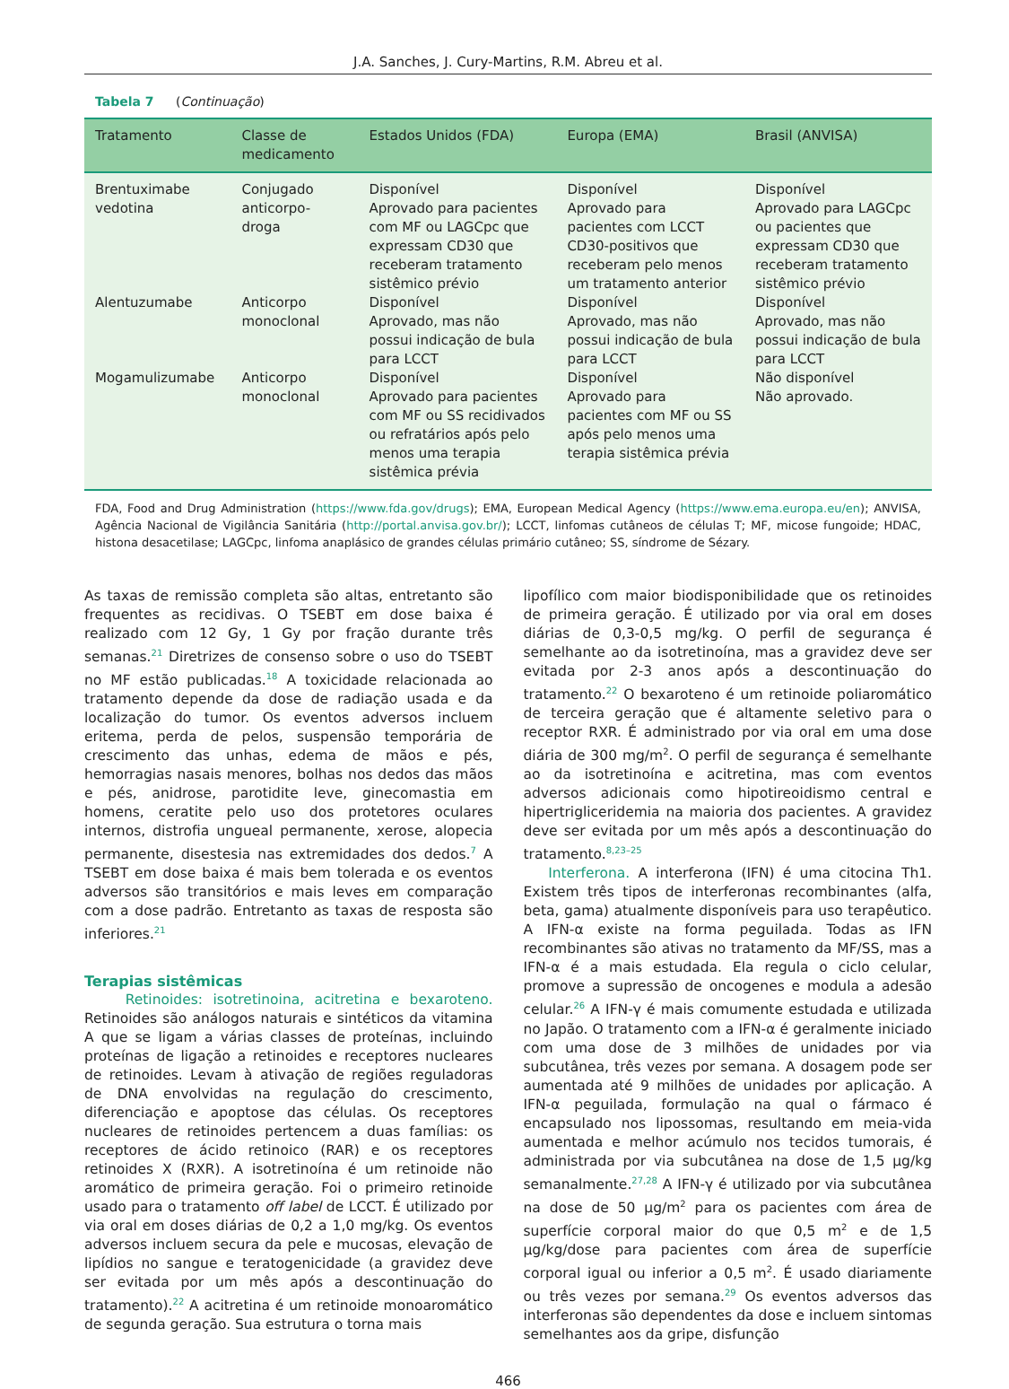J.A. Sanches, J. Cury-Martins, R.M. Abreu et al.
Tabela 7 (Continuação)
| Tratamento | Classe de medicamento | Estados Unidos (FDA) | Europa (EMA) | Brasil (ANVISA) |
| --- | --- | --- | --- | --- |
| Brentuximabe vedotina | Conjugado anticorpo-droga | Disponível Aprovado para pacientes com MF ou LAGCpc que expressam CD30 que receberam tratamento sistêmico prévio | Disponível Aprovado para pacientes com LCCT CD30-positivos que receberam pelo menos um tratamento anterior | Disponível Aprovado para LAGCpc ou pacientes que expressam CD30 que receberam tratamento sistêmico prévio |
| Alentuzumabe | Anticorpo monoclonal | Disponível Aprovado, mas não possui indicação de bula para LCCT | Disponível Aprovado, mas não possui indicação de bula para LCCT | Disponível Aprovado, mas não possui indicação de bula para LCCT |
| Mogamulizumabe | Anticorpo monoclonal | Disponível Aprovado para pacientes com MF ou SS recidivados ou refratários após pelo menos uma terapia sistêmica prévia | Disponível Aprovado para pacientes com MF ou SS após pelo menos uma terapia sistêmica prévia | Não disponível Não aprovado. |
FDA, Food and Drug Administration (https://www.fda.gov/drugs); EMA, European Medical Agency (https://www.ema.europa.eu/en); ANVISA, Agência Nacional de Vigilância Sanitária (http://portal.anvisa.gov.br/); LCCT, linfomas cutâneos de células T; MF, micose fungoide; HDAC, histona desacetilase; LAGCpc, linfoma anaplásico de grandes células primário cutâneo; SS, síndrome de Sézary.
As taxas de remissão completa são altas, entretanto são frequentes as recidivas. O TSEBT em dose baixa é realizado com 12 Gy, 1 Gy por fração durante três semanas.<sup>21</sup> Diretrizes de consenso sobre o uso do TSEBT no MF estão publicadas.<sup>18</sup> A toxicidade relacionada ao tratamento depende da dose de radiação usada e da localização do tumor. Os eventos adversos incluem eritema, perda de pelos, suspensão temporária de crescimento das unhas, edema de mãos e pés, hemorragias nasais menores, bolhas nos dedos das mãos e pés, anidrose, parotidite leve, ginecomastia em homens, ceratite pelo uso dos protetores oculares internos, distrofia ungueal permanente, xerose, alopecia permanente, disestesia nas extremidades dos dedos.<sup>7</sup> A TSEBT em dose baixa é mais bem tolerada e os eventos adversos são transitórios e mais leves em comparação com a dose padrão. Entretanto as taxas de resposta são inferiores.<sup>21</sup>
Terapias sistêmicas
Retinoides: isotretinoina, acitretina e bexaroteno. Retinoides são análogos naturais e sintéticos da vitamina A que se ligam a várias classes de proteínas, incluindo proteínas de ligação a retinoides e receptores nucleares de retinoides. Levam à ativação de regiões reguladoras de DNA envolvidas na regulação do crescimento, diferenciação e apoptose das células. Os receptores nucleares de retinoides pertencem a duas famílias: os receptores de ácido retinoico (RAR) e os receptores retinoides X (RXR). A isotretinoína é um retinoide não aromático de primeira geração. Foi o primeiro retinoide usado para o tratamento off label de LCCT. É utilizado por via oral em doses diárias de 0,2 a 1,0 mg/kg. Os eventos adversos incluem secura da pele e mucosas, elevação de lipídios no sangue e teratogenicidade (a gravidez deve ser evitada por um mês após a descontinuação do tratamento).<sup>22</sup> A acitretina é um retinoide monoaromático de segunda geração. Sua estrutura o torna mais
lipofílico com maior biodisponibilidade que os retinoides de primeira geração. É utilizado por via oral em doses diárias de 0,3-0,5 mg/kg. O perfil de segurança é semelhante ao da isotretinoína, mas a gravidez deve ser evitada por 2-3 anos após a descontinuação do tratamento.<sup>22</sup> O bexaroteno é um retinoide poliaromático de terceira geração que é altamente seletivo para o receptor RXR. É administrado por via oral em uma dose diária de 300 mg/m<sup>2</sup>. O perfil de segurança é semelhante ao da isotretinoína e acitretina, mas com eventos adversos adicionais como hipotireoidismo central e hipertrigliceridemia na maioria dos pacientes. A gravidez deve ser evitada por um mês após a descontinuação do tratamento.<sup>8,23–25</sup>
Interferona. A interferona (IFN) é uma citocina Th1. Existem três tipos de interferonas recombinantes (alfa, beta, gama) atualmente disponíveis para uso terapêutico. A IFN-α existe na forma peguilada. Todas as IFN recombinantes são ativas no tratamento da MF/SS, mas a IFN-α é a mais estudada. Ela regula o ciclo celular, promove a supressão de oncogenes e modula a adesão celular.<sup>26</sup> A IFN-γ é mais comumente estudada e utilizada no Japão. O tratamento com a IFN-α é geralmente iniciado com uma dose de 3 milhões de unidades por via subcutânea, três vezes por semana. A dosagem pode ser aumentada até 9 milhões de unidades por aplicação. A IFN-α peguilada, formulação na qual o fármaco é encapsulado nos lipossomas, resultando em meia-vida aumentada e melhor acúmulo nos tecidos tumorais, é administrada por via subcutânea na dose de 1,5 μg/kg semanalmente.<sup>27,28</sup> A IFN-γ é utilizado por via subcutânea na dose de 50 μg/m<sup>2</sup> para os pacientes com área de superfície corporal maior do que 0,5 m<sup>2</sup> e de 1,5 μg/kg/dose para pacientes com área de superfície corporal igual ou inferior a 0,5 m<sup>2</sup>. É usado diariamente ou três vezes por semana.<sup>29</sup> Os eventos adversos das interferonas são dependentes da dose e incluem sintomas semelhantes aos da gripe, disfunção
466